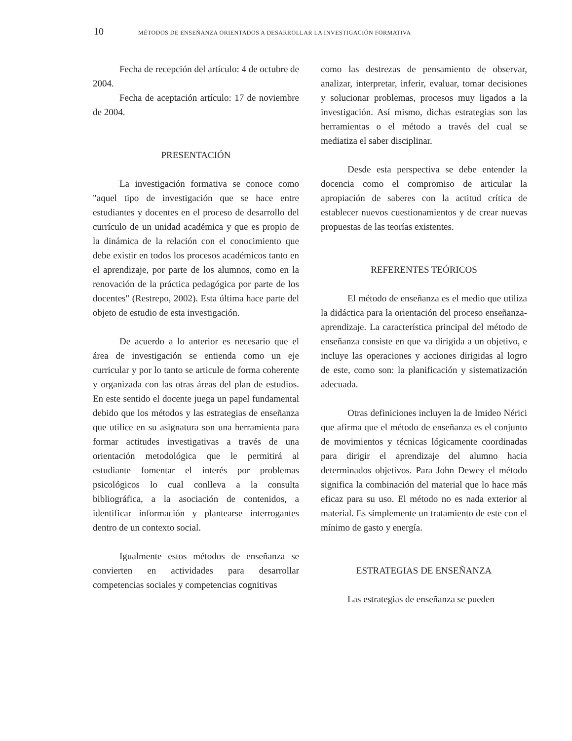10 MÉTODOS DE ENSEÑANZA ORIENTADOS A DESARROLLAR LA INVESTIGACIÓN FORMATIVA
Fecha de recepción del artículo: 4 de octubre de 2004.
Fecha de aceptación artículo: 17 de noviembre de 2004.
PRESENTACIÓN
La investigación formativa se conoce como "aquel tipo de investigación que se hace entre estudiantes y docentes en el proceso de desarrollo del currículo de un unidad académica y que es propio de la dinámica de la relación con el conocimiento que debe existir en todos los procesos académicos tanto en el aprendizaje, por parte de los alumnos, como en la renovación de la práctica pedagógica por parte de los docentes" (Restrepo, 2002). Esta última hace parte del objeto de estudio de esta investigación.
De acuerdo a lo anterior es necesario que el área de investigación se entienda como un eje curricular y por lo tanto se articule de forma coherente y organizada con las otras áreas del plan de estudios. En este sentido el docente juega un papel fundamental debido que los métodos y las estrategias de enseñanza que utilice en su asignatura son una herramienta para formar actitudes investigativas a través de una orientación metodológica que le permitirá al estudiante fomentar el interés por problemas psicológicos lo cual conlleva a la consulta bibliográfica, a la asociación de contenidos, a identificar información y plantearse interrogantes dentro de un contexto social.
Igualmente estos métodos de enseñanza se convierten en actividades para desarrollar competencias sociales y competencias cognitivas
como las destrezas de pensamiento de observar, analizar, interpretar, inferir, evaluar, tomar decisiones y solucionar problemas, procesos muy ligados a la investigación. Así mismo, dichas estrategias son las herramientas o el método a través del cual se mediatiza el saber disciplinar.
Desde esta perspectiva se debe entender la docencia como el compromiso de articular la apropiación de saberes con la actitud crítica de establecer nuevos cuestionamientos y de crear nuevas propuestas de las teorías existentes.
REFERENTES TEÓRICOS
El método de enseñanza es el medio que utiliza la didáctica para la orientación del proceso enseñanza-aprendizaje. La característica principal del método de enseñanza consiste en que va dirigida a un objetivo, e incluye las operaciones y acciones dirigidas al logro de este, como son: la planificación y sistematización adecuada.
Otras definiciones incluyen la de Imideo Nérici que afirma que el método de enseñanza es el conjunto de movimientos y técnicas lógicamente coordinadas para dirigir el aprendizaje del alumno hacia determinados objetivos. Para John Dewey el método significa la combinación del material que lo hace más eficaz para su uso. El método no es nada exterior al material. Es simplemente un tratamiento de este con el mínimo de gasto y energía.
ESTRATEGIAS DE ENSEÑANZA
Las estrategias de enseñanza se pueden